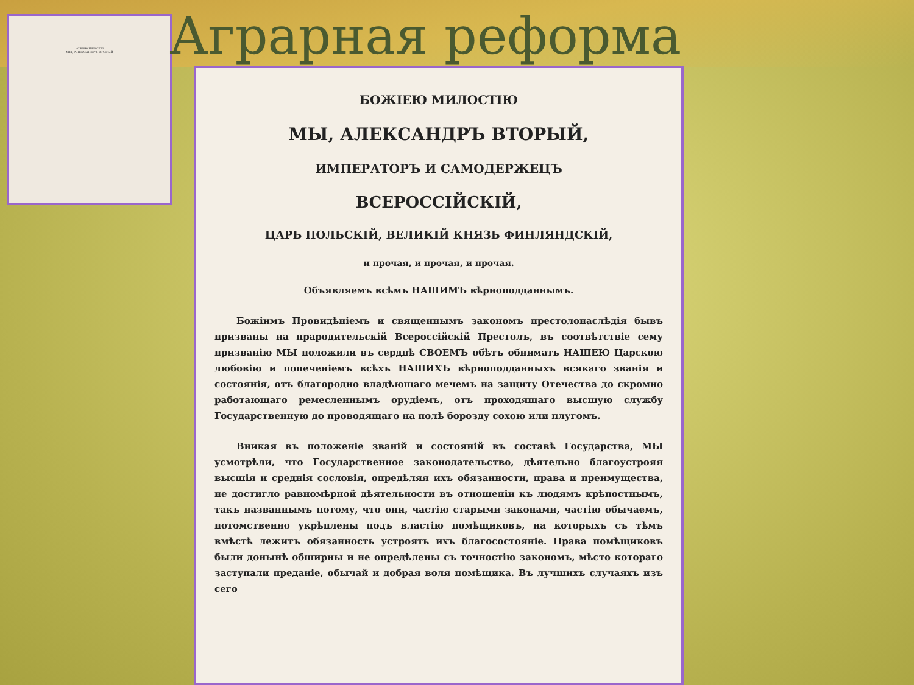Божiею милостiю
МЫ, АЛЕКСАНДРЪ ВТОРЫЙ
Аграрная реформа
БОЖIЕЮ МИЛОСТIЮ
МЫ, АЛЕКСАНДРЪ ВТОРЫЙ,
ИМПЕРАТОРЪ И САМОДЕРЖЕЦЪ
ВСЕРОССIЙСКIЙ,
ЦАРЬ ПОЛЬСКIЙ, ВЕЛИКIЙ КНЯЗЬ ФИНЛЯНДСКIЙ,
и прочая, и прочая, и прочая.
Объявляемъ всѣмъ НАШИМЪ вѣрноподданнымъ.
Божiимъ Провидѣнiемъ и священнымъ закономъ престолонаслѣдiя бывъ призваны на прародительскiй Всероссiйскiй Престолъ, въ соотвѣтствiе сему призванiю МЫ положили въ сердцѣ СВОЕМЪ обѣтъ обнимать НАШЕЮ Царскою любовiю и попеченiемъ всѣхъ НАШИХЪ вѣрноподданныхъ всякаго званiя и состоянiя, отъ благородно владѣющаго мечемъ на защиту Отечества до скромно работающаго ремесленнымъ орудiемъ, отъ проходящаго высшую службу Государственную до проводящаго на полѣ борозду сохою или плугомъ.
Вникая въ положенiе званiй и состоянiй въ составѣ Государства, МЫ усмотрѣли, что Государственное законодательство, дѣятельно благоустрояя высшiя и среднiя сословiя, опредѣляя ихъ обязанности, права и преимущества, не достигло равномѣрной дѣятельности въ отношенiи къ людямъ крѣпостнымъ, такъ названнымъ потому, что они, частiю старыми законами, частiю обычаемъ, потомственно укрѣплены подъ властiю помѣщиковъ, на которыхъ съ тѣмъ вмѣстѣ лежитъ обязанность устроять ихъ благосостоянiе. Права помѣщиковъ были донынѣ обширны и не опредѣлены съ точностiю закономъ, мѣсто котораго заступали преданiе, обычай и добрая воля помѣщика. Въ лучшихъ случаяхъ изъ сего